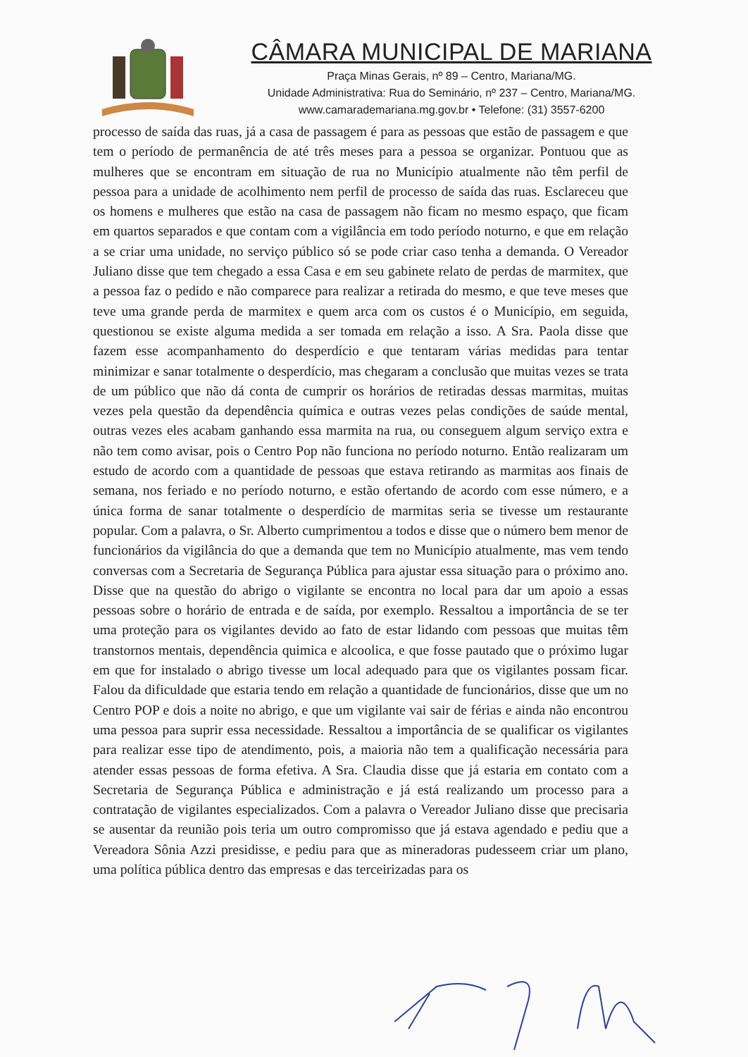CÂMARA MUNICIPAL DE MARIANA
Praça Minas Gerais, nº 89 – Centro, Mariana/MG.
Unidade Administrativa: Rua do Seminário, nº 237 – Centro, Mariana/MG.
www.camarademariana.mg.gov.br • Telefone: (31) 3557-6200
processo de saída das ruas, já a casa de passagem é para as pessoas que estão de passagem e que tem o período de permanência de até três meses para a pessoa se organizar. Pontuou que as mulheres que se encontram em situação de rua no Município atualmente não têm perfil de pessoa para a unidade de acolhimento nem perfil de processo de saída das ruas. Esclareceu que os homens e mulheres que estão na casa de passagem não ficam no mesmo espaço, que ficam em quartos separados e que contam com a vigilância em todo período noturno, e que em relação a se criar uma unidade, no serviço público só se pode criar caso tenha a demanda. O Vereador Juliano disse que tem chegado a essa Casa e em seu gabinete relato de perdas de marmitex, que a pessoa faz o pedido e não comparece para realizar a retirada do mesmo, e que teve meses que teve uma grande perda de marmitex e quem arca com os custos é o Município, em seguida, questionou se existe alguma medida a ser tomada em relação a isso. A Sra. Paola disse que fazem esse acompanhamento do desperdício e que tentaram várias medidas para tentar minimizar e sanar totalmente o desperdício, mas chegaram a conclusão que muitas vezes se trata de um público que não dá conta de cumprir os horários de retiradas dessas marmitas, muitas vezes pela questão da dependência química e outras vezes pelas condições de saúde mental, outras vezes eles acabam ganhando essa marmita na rua, ou conseguem algum serviço extra e não tem como avisar, pois o Centro Pop não funciona no período noturno. Então realizaram um estudo de acordo com a quantidade de pessoas que estava retirando as marmitas aos finais de semana, nos feriado e no período noturno, e estão ofertando de acordo com esse número, e a única forma de sanar totalmente o desperdício de marmitas seria se tivesse um restaurante popular. Com a palavra, o Sr. Alberto cumprimentou a todos e disse que o número bem menor de funcionários da vigilância do que a demanda que tem no Município atualmente, mas vem tendo conversas com a Secretaria de Segurança Pública para ajustar essa situação para o próximo ano. Disse que na questão do abrigo o vigilante se encontra no local para dar um apoio a essas pessoas sobre o horário de entrada e de saída, por exemplo. Ressaltou a importância de se ter uma proteção para os vigilantes devido ao fato de estar lidando com pessoas que muitas têm transtornos mentais, dependência quimica e alcoolica, e que fosse pautado que o próximo lugar em que for instalado o abrigo tivesse um local adequado para que os vigilantes possam ficar. Falou da dificuldade que estaria tendo em relação a quantidade de funcionários, disse que um no Centro POP e dois a noite no abrigo, e que um vigilante vai sair de férias e ainda não encontrou uma pessoa para suprir essa necessidade. Ressaltou a importância de se qualificar os vigilantes para realizar esse tipo de atendimento, pois, a maioria não tem a qualificação necessária para atender essas pessoas de forma efetiva. A Sra. Claudia disse que já estaria em contato com a Secretaria de Segurança Pública e administração e já está realizando um processo para a contratação de vigilantes especializados. Com a palavra o Vereador Juliano disse que precisaria se ausentar da reunião pois teria um outro compromisso que já estava agendado e pediu que a Vereadora Sônia Azzi presidisse, e pediu para que as mineradoras pudesseem criar um plano, uma política pública dentro das empresas e das terceirizadas para os